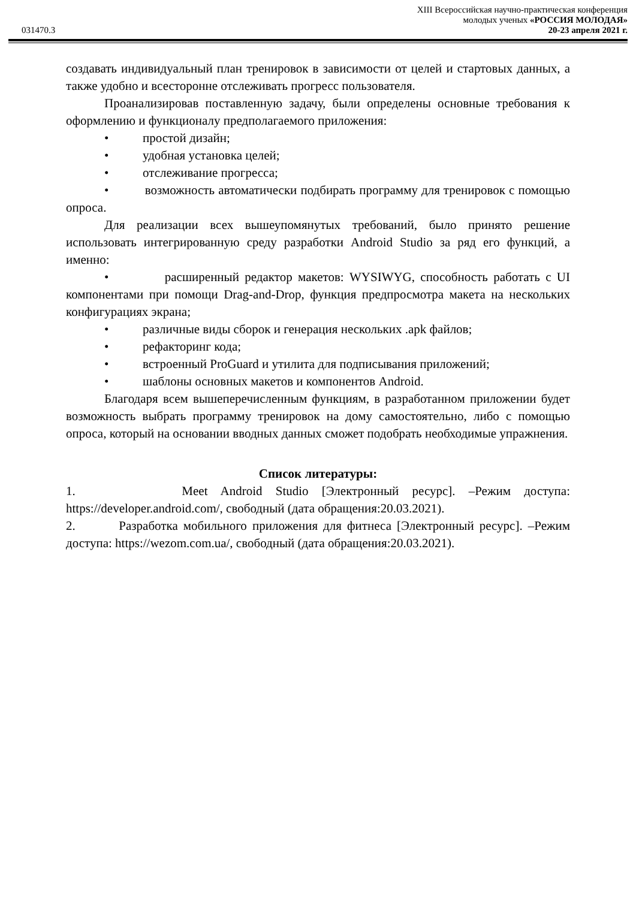XIII Всероссийская научно-практическая конференция
молодых ученых «РОССИЯ МОЛОДАЯ»
031470.3 20-23 апреля 2021 г.
создавать индивидуальный план тренировок в зависимости от целей и стартовых данных, а также удобно и всесторонне отслеживать прогресс пользователя.
Проанализировав поставленную задачу, были определены основные требования к оформлению и функционалу предполагаемого приложения:
• простой дизайн;
• удобная установка целей;
• отслеживание прогресса;
• возможность автоматически подбирать программу для тренировок с помощью опроса.
Для реализации всех вышеупомянутых требований, было принято решение использовать интегрированную среду разработки Android Studio за ряд его функций, а именно:
• расширенный редактор макетов: WYSIWYG, способность работать с UI компонентами при помощи Drag-and-Drop, функция предпросмотра макета на нескольких конфигурациях экрана;
• различные виды сборок и генерация нескольких .apk файлов;
• рефакторинг кода;
• встроенный ProGuard и утилита для подписывания приложений;
• шаблоны основных макетов и компонентов Android.
Благодаря всем вышеперечисленным функциям, в разработанном приложении будет возможность выбрать программу тренировок на дому самостоятельно, либо с помощью опроса, который на основании вводных данных сможет подобрать необходимые упражнения.
Список литературы:
1. Meet Android Studio [Электронный ресурс]. –Режим доступа: https://developer.android.com/, свободный (дата обращения:20.03.2021).
2. Разработка мобильного приложения для фитнеса [Электронный ресурс]. –Режим доступа: https://wezom.com.ua/, свободный (дата обращения:20.03.2021).